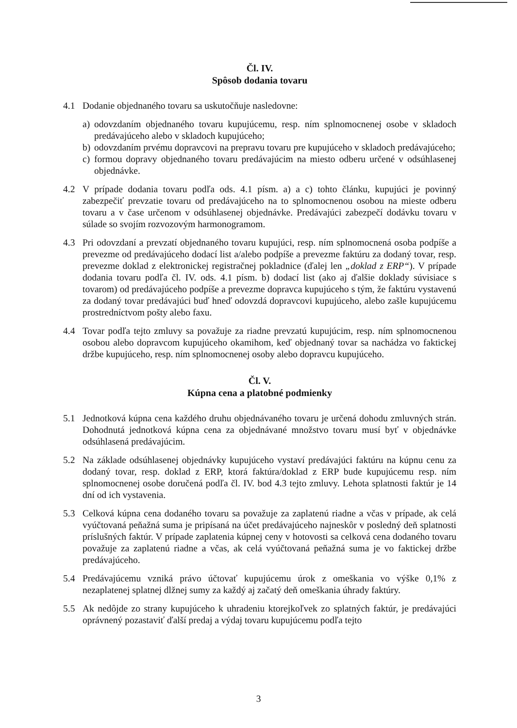Čl. IV.
Spôsob dodania tovaru
4.1 Dodanie objednaného tovaru sa uskutočňuje nasledovne:
a) odovzdaním objednaného tovaru kupujúcemu, resp. ním splnomocnenej osobe v skladoch predávajúceho alebo v skladoch kupujúceho;
b) odovzdaním prvému dopravcovi na prepravu tovaru pre kupujúceho v skladoch predávajúceho;
c) formou dopravy objednaného tovaru predávajúcim na miesto odberu určené v odsúhlasenej objednávke.
4.2 V prípade dodania tovaru podľa ods. 4.1 písm. a) a c) tohto článku, kupujúci je povinný zabezpečiť prevzatie tovaru od predávajúceho na to splnomocnenou osobou na mieste odberu tovaru a v čase určenom v odsúhlasenej objednávke. Predávajúci zabezpečí dodávku tovaru v súlade so svojím rozvozovým harmonogramom.
4.3 Pri odovzdaní a prevzatí objednaného tovaru kupujúci, resp. ním splnomocnená osoba podpíše a prevezme od predávajúceho dodací list a/alebo podpíše a prevezme faktúru za dodaný tovar, resp. prevezme doklad z elektronickej registračnej pokladnice (ďalej len „doklad z ERP“). V prípade dodania tovaru podľa čl. IV. ods. 4.1 písm. b) dodací list (ako aj ďalšie doklady súvisiace s tovarom) od predávajúceho podpíše a prevezme dopravca kupujúceho s tým, že faktúru vystavenú za dodaný tovar predávajúci buď hneď odovzdá dopravcovi kupujúceho, alebo zašle kupujúcemu prostredníctvom pošty alebo faxu.
4.4 Tovar podľa tejto zmluvy sa považuje za riadne prevzatú kupujúcim, resp. ním splnomocnenou osobou alebo dopravcom kupujúceho okamihom, keď objednaný tovar sa nachádza vo faktickej držbe kupujúceho, resp. ním splnomocnenej osoby alebo dopravcu kupujúceho.
Čl. V.
Kúpna cena a platobné podmienky
5.1 Jednotková kúpna cena každého druhu objednávaného tovaru je určená dohodu zmluvných strán. Dohodnutá jednotková kúpna cena za objednávané množstvo tovaru musí byť v objednávke odsúhlasená predávajúcim.
5.2 Na základe odsúhlasenej objednávky kupujúceho vystaví predávajúci faktúru na kúpnu cenu za dodaný tovar, resp. doklad z ERP, ktorá faktúra/doklad z ERP bude kupujúcemu resp. ním splnomocnenej osobe doručená podľa čl. IV. bod 4.3 tejto zmluvy. Lehota splatnosti faktúr je 14 dní od ich vystavenia.
5.3 Celková kúpna cena dodaného tovaru sa považuje za zaplatenú riadne a včas v prípade, ak celá vyúčtovaná peňažná suma je pripísaná na účet predávajúceho najneskôr v posledný deň splatnosti príslušných faktúr. V prípade zaplatenia kúpnej ceny v hotovosti sa celková cena dodaného tovaru považuje za zaplatenú riadne a včas, ak celá vyúčtovaná peňažná suma je vo faktickej držbe predávajúceho.
5.4 Predávajúcemu vzniká právo účtovať kupujúcemu úrok z omeškania vo výške 0,1% z nezaplatenej splatnej dlžnej sumy za každý aj začatý deň omeškania úhrady faktúry.
5.5 Ak nedôjde zo strany kupujúceho k uhradeniu ktorejkoľvek zo splatných faktúr, je predávajúci oprávnený pozastaviť ďalší predaj a výdaj tovaru kupujúcemu podľa tejto
3